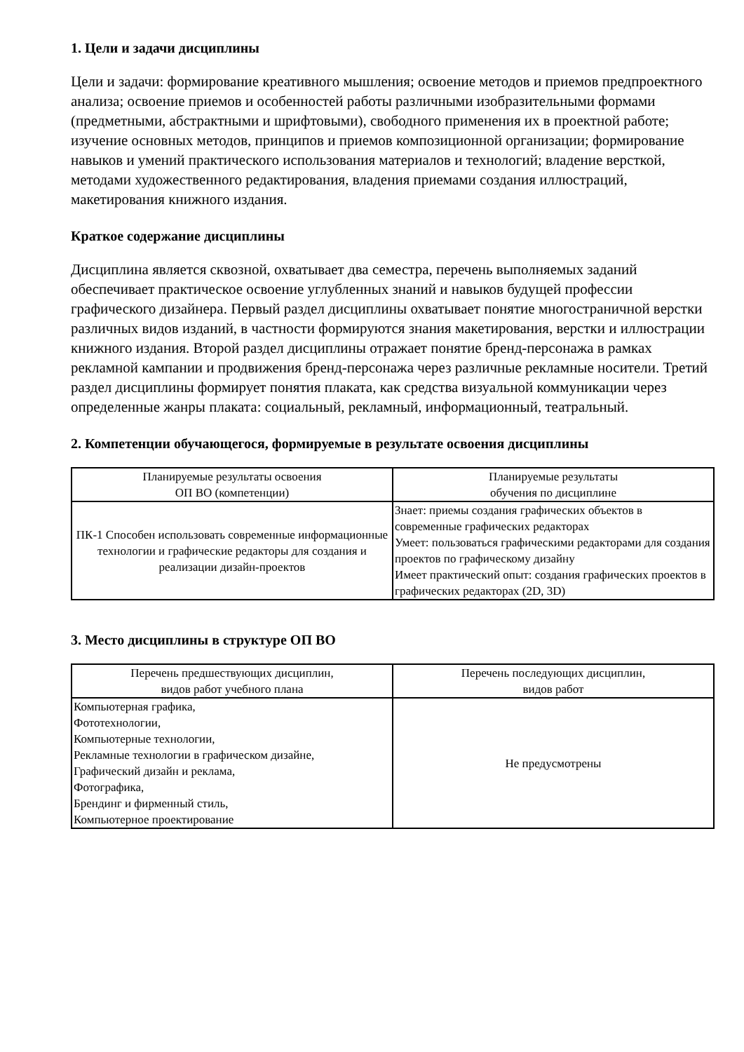1. Цели и задачи дисциплины
Цели и задачи: формирование креативного мышления; освоение методов и приемов предпроектного анализа; освоение приемов и особенностей работы различными изобразительными формами (предметными, абстрактными и шрифтовыми), свободного применения их в проектной работе; изучение основных методов, принципов и приемов композиционной организации; формирование навыков и умений практического использования материалов и технологий; владение версткой, методами художественного редактирования, владения приемами создания иллюстраций, макетирования книжного издания.
Краткое содержание дисциплины
Дисциплина является сквозной, охватывает два семестра, перечень выполняемых заданий обеспечивает практическое освоение углубленных знаний и навыков будущей профессии графического дизайнера. Первый раздел дисциплины охватывает понятие многостраничной верстки различных видов изданий, в частности формируются знания макетирования, верстки и иллюстрации книжного издания. Второй раздел дисциплины отражает понятие бренд-персонажа в рамках рекламной кампании и продвижения бренд-персонажа через различные рекламные носители. Третий раздел дисциплины формирует понятия плаката, как средства визуальной коммуникации через определенные жанры плаката: социальный, рекламный, информационный, театральный.
2. Компетенции обучающегося, формируемые в результате освоения дисциплины
| Планируемые результаты освоения ОП ВО (компетенции) | Планируемые результаты обучения по дисциплине |
| --- | --- |
| ПК-1 Способен использовать современные информационные технологии и графические редакторы для создания и реализации дизайн-проектов | Знает: приемы создания графических объектов в современные графических редакторах Умеет: пользоваться графическими редакторами для создания проектов по графическому дизайну Имеет практический опыт: создания графических проектов в графических редакторах (2D, 3D) |
3. Место дисциплины в структуре ОП ВО
| Перечень предшествующих дисциплин, видов работ учебного плана | Перечень последующих дисциплин, видов работ |
| --- | --- |
| Компьютерная графика, Фототехнологии, Компьютерные технологии, Рекламные технологии в графическом дизайне, Графический дизайн и реклама, Фотографика, Брендинг и фирменный стиль, Компьютерное проектирование | Не предусмотрены |